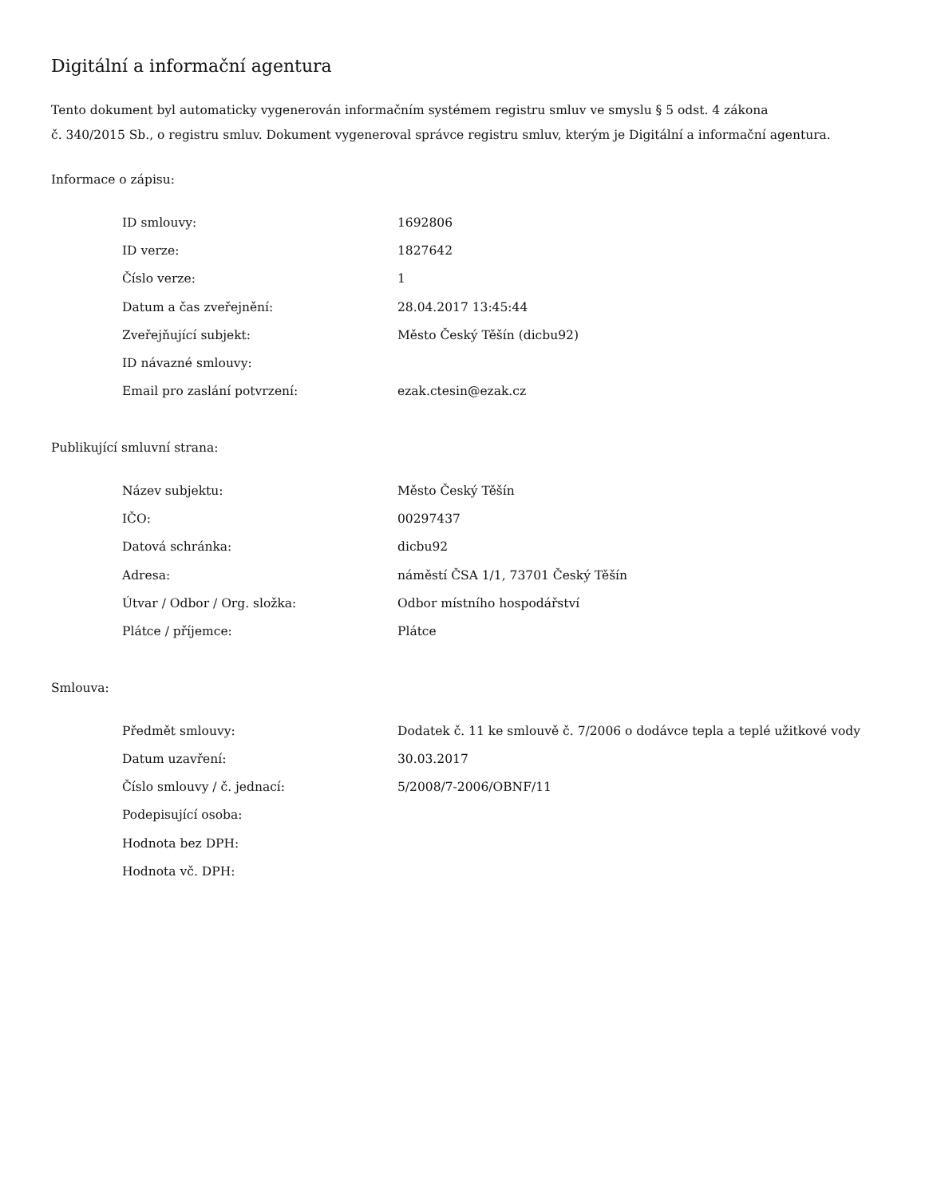Digitální a informační agentura
Tento dokument byl automaticky vygenerován informačním systémem registru smluv ve smyslu § 5 odst. 4 zákona
č. 340/2015 Sb., o registru smluv. Dokument vygeneroval správce registru smluv, kterým je Digitální a informační agentura.
Informace o zápisu:
| ID smlouvy: | 1692806 |
| ID verze: | 1827642 |
| Číslo verze: | 1 |
| Datum a čas zveřejnění: | 28.04.2017 13:45:44 |
| Zveřejňující subjekt: | Město Český Těšín (dicbu92) |
| ID návazné smlouvy: | |
| Email pro zaslání potvrzení: | ezak.ctesin@ezak.cz |
Publikující smluvní strana:
| Název subjektu: | Město Český Těšín |
| IČO: | 00297437 |
| Datová schránka: | dicbu92 |
| Adresa: | náměstí ČSA 1/1, 73701 Český Těšín |
| Útvar / Odbor / Org. složka: | Odbor místního hospodářství |
| Plátce / příjemce: | Plátce |
Smlouva:
| Předmět smlouvy: | Dodatek č. 11 ke smlouvě č. 7/2006 o dodávce tepla a teplé užitkové vody |
| Datum uzavření: | 30.03.2017 |
| Číslo smlouvy / č. jednací: | 5/2008/7-2006/OBNF/11 |
| Podepisující osoba: | |
| Hodnota bez DPH: | |
| Hodnota vč. DPH: | |